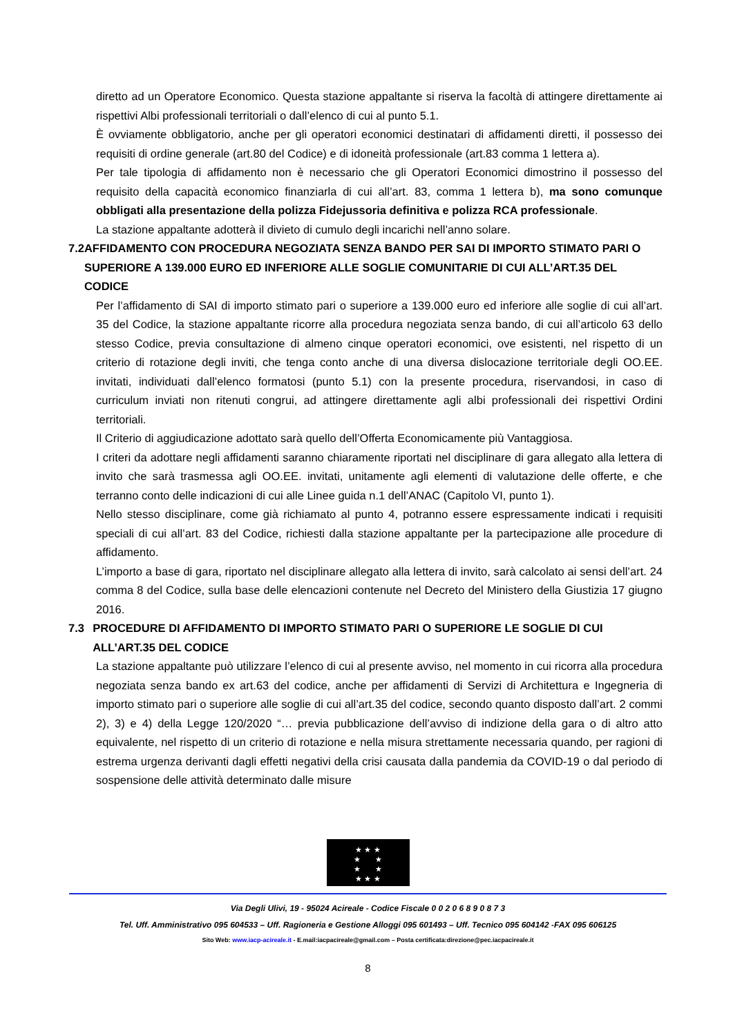diretto ad un Operatore Economico. Questa stazione appaltante si riserva la facoltà di attingere direttamente ai rispettivi Albi professionali territoriali o dall’elenco di cui al punto 5.1.
È ovviamente obbligatorio, anche per gli operatori economici destinatari di affidamenti diretti, il possesso dei requisiti di ordine generale (art.80 del Codice) e di idoneità professionale (art.83 comma 1 lettera a).
Per tale tipologia di affidamento non è necessario che gli Operatori Economici dimostrino il possesso del requisito della capacità economico finanziarla di cui all’art. 83, comma 1 lettera b), ma sono comunque obbligati alla presentazione della polizza Fidejussoria definitiva e polizza RCA professionale.
La stazione appaltante adotterà il divieto di cumulo degli incarichi nell’anno solare.
7.2 AFFIDAMENTO CON PROCEDURA NEGOZIATA SENZA BANDO PER SAI DI IMPORTO STIMATO PARI O SUPERIORE A 139.000 EURO ED INFERIORE ALLE SOGLIE COMUNITARIE DI CUI ALL’ART.35 DEL CODICE
Per l’affidamento di SAI di importo stimato pari o superiore a 139.000 euro ed inferiore alle soglie di cui all’art. 35 del Codice, la stazione appaltante ricorre alla procedura negoziata senza bando, di cui all’articolo 63 dello stesso Codice, previa consultazione di almeno cinque operatori economici, ove esistenti, nel rispetto di un criterio di rotazione degli inviti, che tenga conto anche di una diversa dislocazione territoriale degli OO.EE. invitati, individuati dall’elenco formatosi (punto 5.1) con la presente procedura, riservandosi, in caso di curriculum inviati non ritenuti congrui, ad attingere direttamente agli albi professionali dei rispettivi Ordini territoriali.
Il Criterio di aggiudicazione adottato sarà quello dell’Offerta Economicamente più Vantaggiosa.
I criteri da adottare negli affidamenti saranno chiaramente riportati nel disciplinare di gara allegato alla lettera di invito che sarà trasmessa agli OO.EE. invitati, unitamente agli elementi di valutazione delle offerte, e che terranno conto delle indicazioni di cui alle Linee guida n.1 dell’ANAC (Capitolo VI, punto 1).
Nello stesso disciplinare, come già richiamato al punto 4, potranno essere espressamente indicati i requisiti speciali di cui all’art. 83 del Codice, richiesti dalla stazione appaltante per la partecipazione alle procedure di affidamento.
L’importo a base di gara, riportato nel disciplinare allegato alla lettera di invito, sarà calcolato ai sensi dell’art. 24 comma 8 del Codice, sulla base delle elencazioni contenute nel Decreto del Ministero della Giustizia 17 giugno 2016.
7.3 PROCEDURE DI AFFIDAMENTO DI IMPORTO STIMATO PARI O SUPERIORE LE SOGLIE DI CUI ALL’ART.35 DEL CODICE
La stazione appaltante può utilizzare l’elenco di cui al presente avviso, nel momento in cui ricorra alla procedura negoziata senza bando ex art.63 del codice, anche per affidamenti di Servizi di Architettura e Ingegneria di importo stimato pari o superiore alle soglie di cui all’art.35 del codice, secondo quanto disposto dall’art. 2 commi 2), 3) e 4) della Legge 120/2020 “… previa pubblicazione dell’avviso di indizione della gara o di altro atto equivalente, nel rispetto di un criterio di rotazione e nella misura strettamente necessaria quando, per ragioni di estrema urgenza derivanti dagli effetti negativi della crisi causata dalla pandemia da COVID-19 o dal periodo di sospensione delle attività determinato dalle misure
★ ★ ★
★ ★
★ ★
★ ★ ★
Via Degli Ulivi, 19 - 95024 Acireale - Codice Fiscale 0 0 2 0 6 8 9 0 8 7 3
Tel. Uff. Amministrativo 095 604533 – Uff. Ragioneria e Gestione Alloggi 095 601493 – Uff. Tecnico 095 604142 -FAX 095 606125
Sito Web: www.iacp-acireale.it - E.mail:iacpacireale@gmail.com – Posta certificata:direzione@pec.iacpacireale.it
8